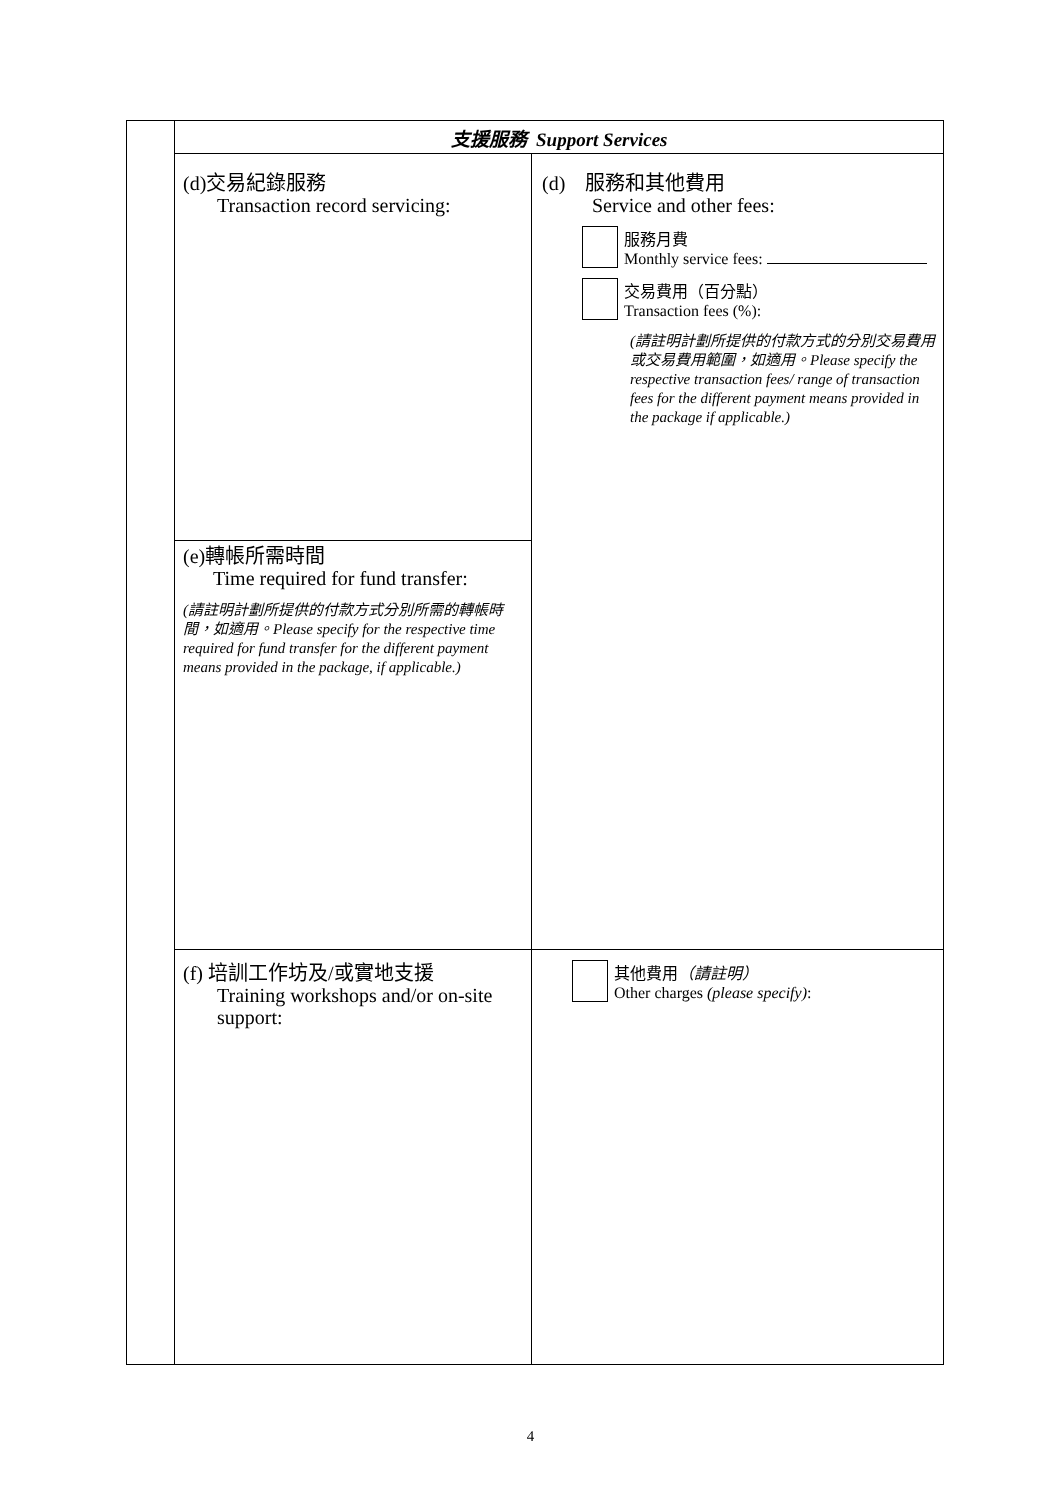| | 支援服務 Support Services | |
| | (d)交易紀錄服務 Transaction record servicing: | (d) 服務和其他費用 Service and other fees: 服務月費 Monthly service fees: 交易費用（百分點） Transaction fees (%): (請註明計劃所提供的付款方式的分別交易費用或交易費用範圍，如適用。Please specify the respective transaction fees/ range of transaction fees for the different payment means provided in the package if applicable.) |
| | (e)轉帳所需時間 Time required for fund transfer: (請註明計劃所提供的付款方式分別所需的轉帳時間，如適用。Please specify for the respective time required for fund transfer for the different payment means provided in the package, if applicable.) | |
| | (f) 培訓工作坊及/或實地支援 Training workshops and/or on-site support: | 其他費用 （請註明） Other charges (please specify) : |
4